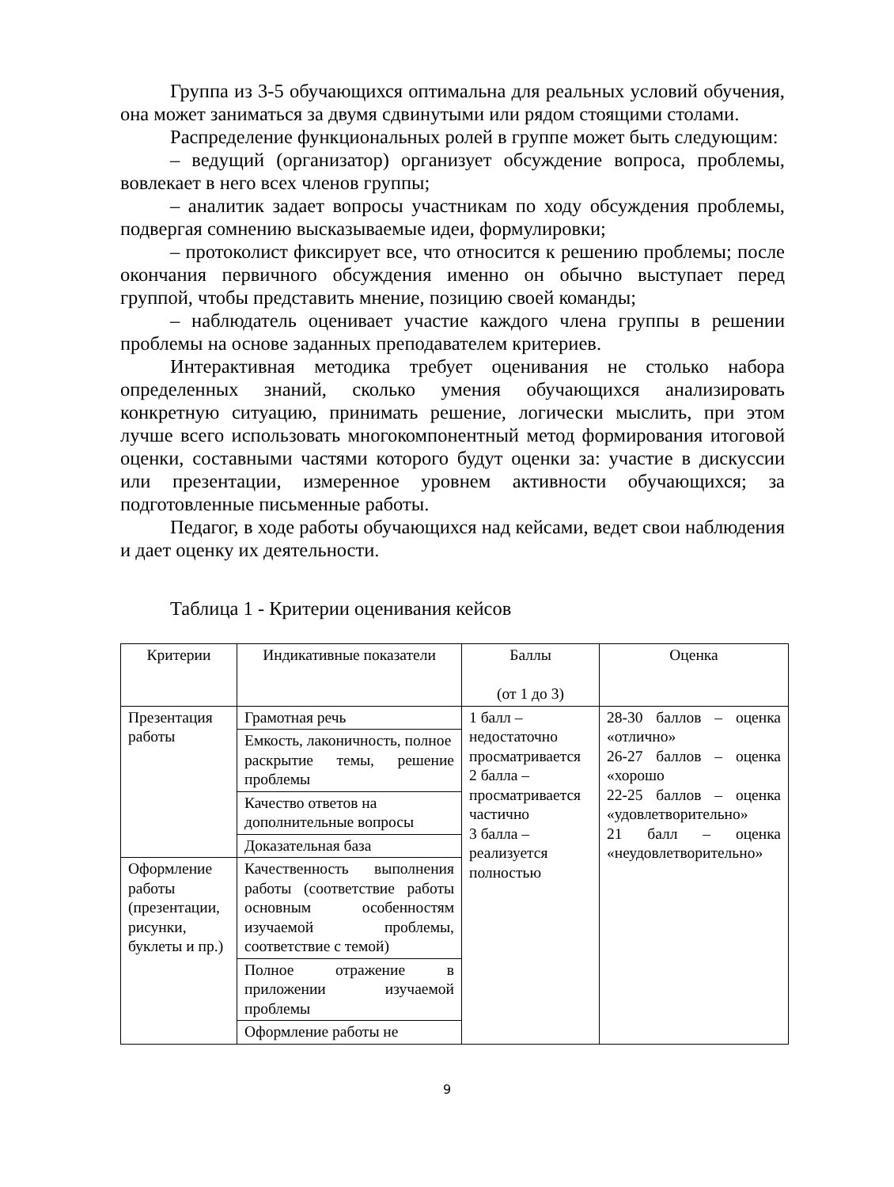Группа из 3-5 обучающихся оптимальна для реальных условий обучения, она может заниматься за двумя сдвинутыми или рядом стоящими столами.
Распределение функциональных ролей в группе может быть следующим:
– ведущий (организатор) организует обсуждение вопроса, проблемы, вовлекает в него всех членов группы;
– аналитик задает вопросы участникам по ходу обсуждения проблемы, подвергая сомнению высказываемые идеи, формулировки;
– протоколист фиксирует все, что относится к решению проблемы; после окончания первичного обсуждения именно он обычно выступает перед группой, чтобы представить мнение, позицию своей команды;
– наблюдатель оценивает участие каждого члена группы в решении проблемы на основе заданных преподавателем критериев.
Интерактивная методика требует оценивания не столько набора определенных знаний, сколько умения обучающихся анализировать конкретную ситуацию, принимать решение, логически мыслить, при этом лучше всего использовать многокомпонентный метод формирования итоговой оценки, составными частями которого будут оценки за: участие в дискуссии или презентации, измеренное уровнем активности обучающихся; за подготовленные письменные работы.
Педагог, в ходе работы обучающихся над кейсами, ведет свои наблюдения и дает оценку их деятельности.
Таблица 1 - Критерии оценивания кейсов
| Критерии | Индикативные показатели | Баллы (от 1 до 3) | Оценка |
| Презентация работы | Грамотная речь | 1 балл – недостаточно просматривается 2 балла – просматривается частично 3 балла – реализуется полностью | 28-30 баллов – оценка «отлично» 26-27 баллов – оценка «хорошо 22-25 баллов – оценка «удовлетворительно» 21 балл – оценка «неудовлетворительно» |
| | Емкость, лаконичность, полное раскрытие темы, решение проблемы | | |
| | Качество ответов на дополнительные вопросы | | |
| | Доказательная база | | |
| Оформление работы (презентации, рисунки, буклеты и пр.) | Качественность выполнения работы (соответствие работы основным особенностям изучаемой проблемы, соответствие с темой) | | |
| | Полное отражение в приложении изучаемой проблемы | | |
| | Оформление работы не | | |
9